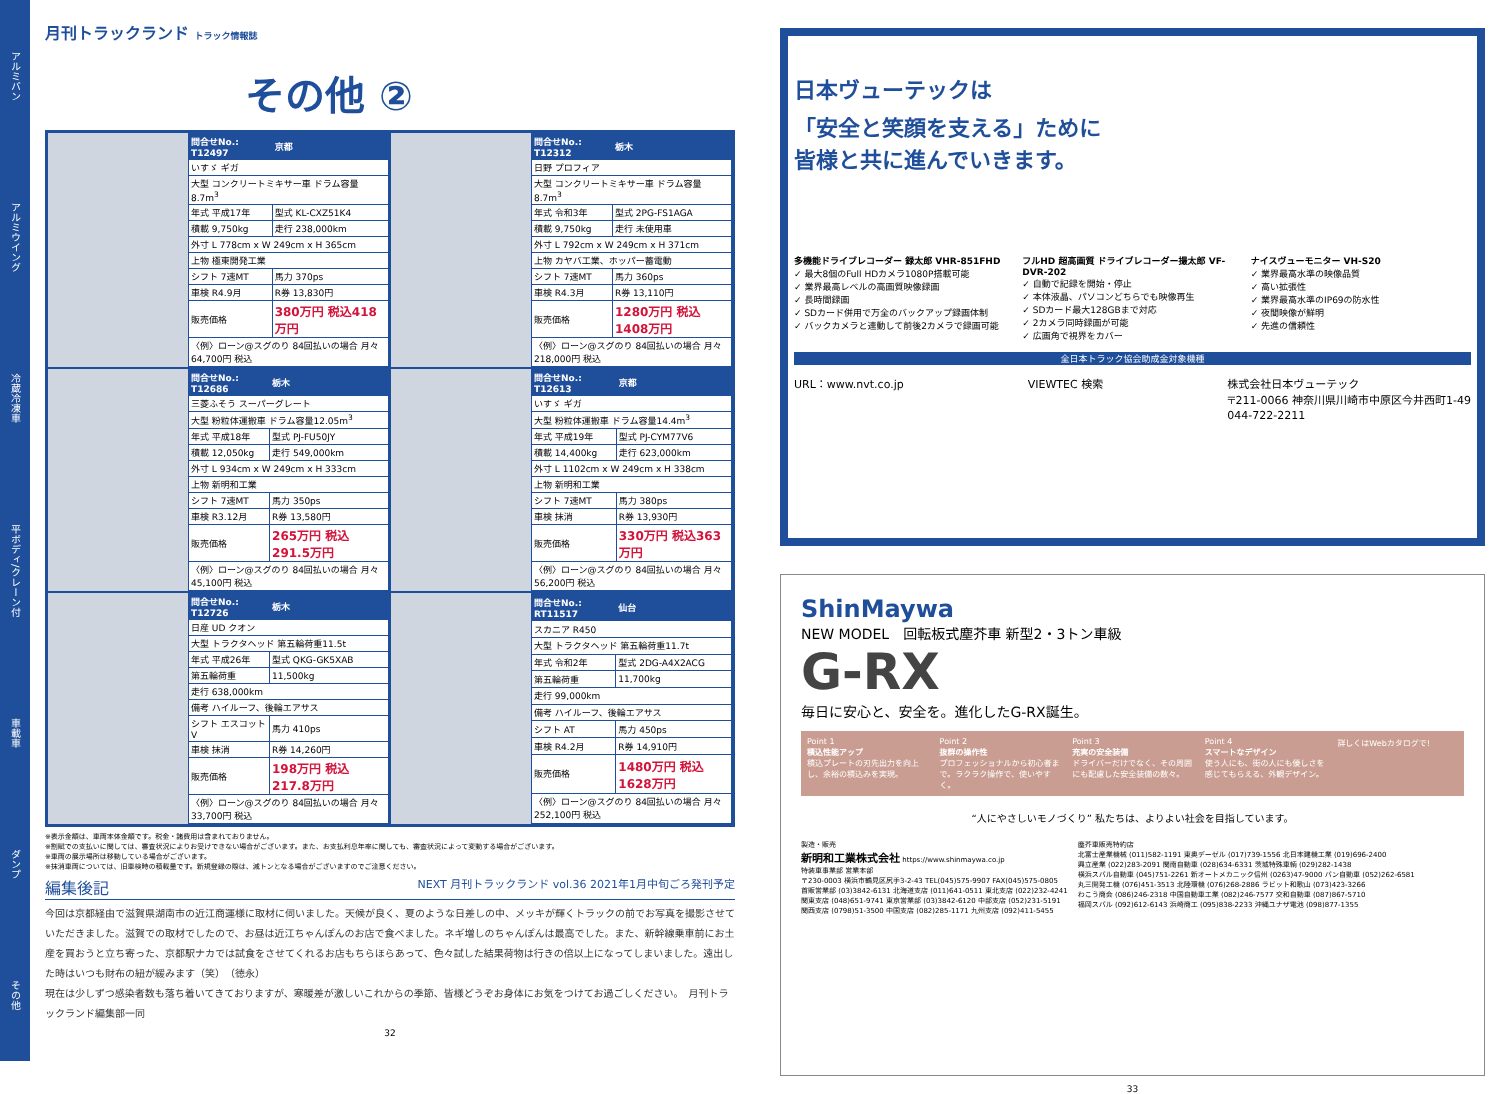アルミバン
アルミウイング
冷蔵冷凍車
平ボディ/クレーン付
車載車
ダンプ
その他
月刊トラックランド トラック情報誌
その他 ②
| 問合せNo.: T12497 | 京都 |
| --- | --- |
| いすゞ ギガ | |
| 大型 コンクリートミキサー車 ドラム容量8.7m<sup>3</sup> | |
| 年式 平成17年 | 型式 KL-CXZ51K4 |
| 積載 9,750kg | 走行 238,000km |
| 外寸 L 778cm x W 249cm x H 365cm | |
| 上物 極東開発工業 | |
| シフト 7速MT | 馬力 370ps |
| 車検 R4.9月 | R券 13,830円 |
| 販売価格 | 380万円 税込418万円 |
| 〈例〉ローン@スグのり 84回払いの場合 月々 64,700円 税込 | |
| 問合せNo.: T12312 | 栃木 |
| --- | --- |
| 日野 プロフィア | |
| 大型 コンクリートミキサー車 ドラム容量8.7m<sup>3</sup> | |
| 年式 令和3年 | 型式 2PG-FS1AGA |
| 積載 9,750kg | 走行 未使用車 |
| 外寸 L 792cm x W 249cm x H 371cm | |
| 上物 カヤバ工業、ホッパー蓄電動 | |
| シフト 7速MT | 馬力 360ps |
| 車検 R4.3月 | R券 13,110円 |
| 販売価格 | 1280万円 税込1408万円 |
| 〈例〉ローン@スグのり 84回払いの場合 月々 218,000円 税込 | |
| 問合せNo.: T12686 | 栃木 |
| --- | --- |
| 三菱ふそう スーパーグレート | |
| 大型 粉粒体運搬車 ドラム容量12.05m<sup>3</sup> | |
| 年式 平成18年 | 型式 PJ-FU50JY |
| 積載 12,050kg | 走行 549,000km |
| 外寸 L 934cm x W 249cm x H 333cm | |
| 上物 新明和工業 | |
| シフト 7速MT | 馬力 350ps |
| 車検 R3.12月 | R券 13,580円 |
| 販売価格 | 265万円 税込291.5万円 |
| 〈例〉ローン@スグのり 84回払いの場合 月々 45,100円 税込 | |
| 問合せNo.: T12613 | 京都 |
| --- | --- |
| いすゞ ギガ | |
| 大型 粉粒体運搬車 ドラム容量14.4m<sup>3</sup> | |
| 年式 平成19年 | 型式 PJ-CYM77V6 |
| 積載 14,400kg | 走行 623,000km |
| 外寸 L 1102cm x W 249cm x H 338cm | |
| 上物 新明和工業 | |
| シフト 7速MT | 馬力 380ps |
| 車検 抹消 | R券 13,930円 |
| 販売価格 | 330万円 税込363万円 |
| 〈例〉ローン@スグのり 84回払いの場合 月々 56,200円 税込 | |
| 問合せNo.: T12726 | 栃木 |
| --- | --- |
| 日産 UD クオン | |
| 大型 トラクタヘッド 第五輪荷重11.5t | |
| 年式 平成26年 | 型式 QKG-GK5XAB |
| 第五輪荷重 | 11,500kg |
| 走行 638,000km | |
| 備考 ハイルーフ、後輪エアサス | |
| シフト エスコットV | 馬力 410ps |
| 車検 抹消 | R券 14,260円 |
| 販売価格 | 198万円 税込217.8万円 |
| 〈例〉ローン@スグのり 84回払いの場合 月々 33,700円 税込 | |
| 問合せNo.: RT11517 | 仙台 |
| --- | --- |
| スカニア R450 | |
| 大型 トラクタヘッド 第五輪荷重11.7t | |
| 年式 令和2年 | 型式 2DG-A4X2ACG |
| 第五輪荷重 | 11,700kg |
| 走行 99,000km | |
| 備考 ハイルーフ、後輪エアサス | |
| シフト AT | 馬力 450ps |
| 車検 R4.2月 | R券 14,910円 |
| 販売価格 | 1480万円 税込1628万円 |
| 〈例〉ローン@スグのり 84回払いの場合 月々 252,100円 税込 | |
※表示金額は、車両本体金額です。税金・諸費用は含まれておりません。
※割賦での支払いに関しては、審査状況によりお受けできない場合がございます。また、お支払利息年率に関しても、審査状況によって変動する場合がございます。
※車両の展示場所は移動している場合がございます。
※抹消車両については、旧車検時の積載量です。新規登録の際は、減トンとなる場合がございますのでご注意ください。
編集後記 NEXT 月刊トラックランド vol.36 2021年1月中旬ごろ発刊予定
今回は京都経由で滋賀県湖南市の近江商運様に取材に伺いました。天候が良く、夏のような日差しの中、メッキが輝くトラックの前でお写真を撮影させていただきました。滋賀での取材でしたので、お昼は近江ちゃんぽんのお店で食べました。ネギ増しのちゃんぽんは最高でした。また、新幹線乗車前にお土産を買おうと立ち寄った、京都駅ナカでは試食をさせてくれるお店もちらほらあって、色々試した結果荷物は行きの倍以上になってしまいました。遠出した時はいつも財布の紐が緩みます（笑）　（徳永）
現在は少しずつ感染者数も落ち着いてきておりますが、寒暖差が激しいこれからの季節、皆様どうぞお身体にお気をつけてお過ごしください。　月刊トラックランド編集部一同
32
日本ヴューテックは
「安全と笑顔を支える」ために
皆様と共に進んでいきます。
多機能ドライブレコーダー 録太郎 VHR-851FHD
✓ 最大8個のFull HDカメラ1080P搭載可能
✓ 業界最高レベルの高画質映像録画
✓ 長時間録画
✓ SDカード併用で万全のバックアップ録画体制
✓ バックカメラと連動して前後2カメラで録画可能
フルHD 超高画質 ドライブレコーダー撮太郎 VF-DVR-202
✓ 自動で記録を開始・停止
✓ 本体液晶、パソコンどちらでも映像再生
✓ SDカード最大128GBまで対応
✓ 2カメラ同時録画が可能
✓ 広画角で視界をカバー
ナイスヴューモニター VH-S20
✓ 業界最高水準の映像品質
✓ 高い拡張性
✓ 業界最高水準のIP69の防水性
✓ 夜間映像が鮮明
✓ 先進の信頼性
全日本トラック協会助成金対象機種
URL：www.nvt.co.jp VIEWTEC 検索 株式会社日本ヴューテック
〒211-0066 神奈川県川崎市中原区今井西町1-49
044-722-2211
ShinMaywa
NEW MODEL　回転板式塵芥車 新型2・3トン車級
G-RX
毎日に安心と、安全を。進化したG-RX誕生。
Point 1
積込性能アップ
積込プレートの刃先出力を向上し、余裕の積込みを実現。
Point 2
抜群の操作性
プロフェッショナルから初心者まで。ラクラク操作で、使いやすく。
Point 3
充実の安全装備
ドライバーだけでなく、その周囲にも配慮した安全装備の数々。
Point 4
スマートなデザイン
使う人にも、街の人にも優しさを感じてもらえる、外観デザイン。
詳しくはWebカタログで!
“人にやさしいモノづくり” 私たちは、よりよい社会を目指しています。
製造・販売
新明和工業株式会社 https://www.shinmaywa.co.jp
特装車事業部 営業本部
〒230-0003 横浜市鶴見区尻手3-2-43 TEL(045)575-9907 FAX(045)575-0805
首販営業部 (03)3842-6131 北海道支店 (011)641-0511 東北支店 (022)232-4241
関東支店 (048)651-9741 東京営業部 (03)3842-6120 中部支店 (052)231-5191
関西支店 (0798)51-3500 中国支店 (082)285-1171 九州支店 (092)411-5455
塵芥車販売特約店
北富士産業機械 (011)582-1191 東奥デーゼル (017)739-1556 北日本建機工業 (019)696-2400
興立産業 (022)283-2091 関南自動車 (028)634-6331 茨城特殊車輌 (029)282-1438
横浜スバル自動車 (045)751-2261 新オートメカニック信州 (0263)47-9000 バン自動車 (052)262-6581
丸三開発工機 (076)451-3513 北陸環機 (076)268-2886 ラビット和歌山 (073)423-3266
わこう商会 (086)246-2318 中国自動車工業 (082)246-7577 交和自動車 (087)867-5710
福岡スバル (092)612-6143 浜崎商工 (095)838-2233 沖縄ユナザ電池 (098)877-1355
33